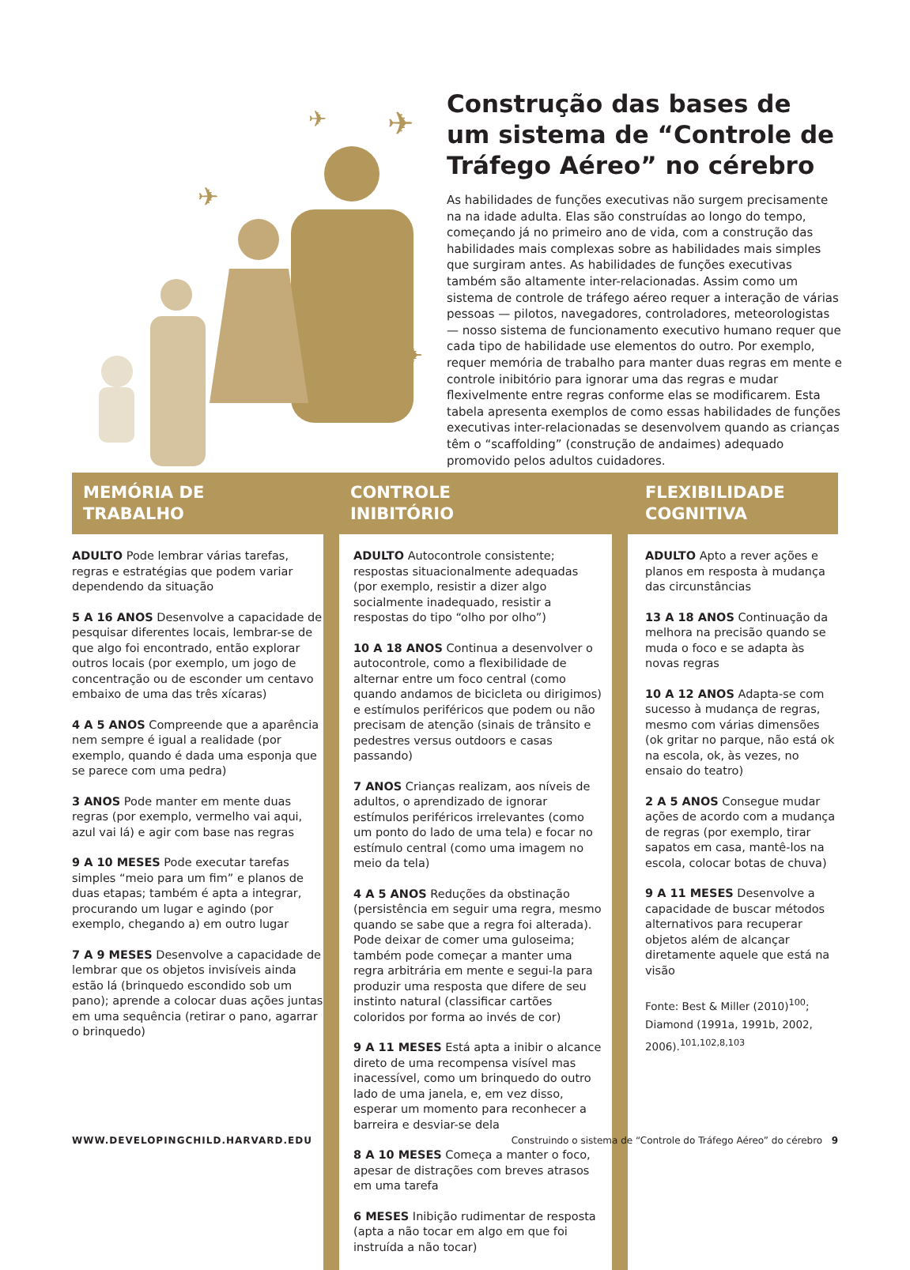✈
✈
✈
✈
Construção das bases de um sistema de “Controle de Tráfego Aéreo” no cérebro
As habilidades de funções executivas não surgem precisamente na na idade adulta. Elas são construídas ao longo do tempo, começando já no primeiro ano de vida, com a construção das habilidades mais complexas sobre as habilidades mais simples que surgiram antes. As habilidades de funções executivas também são altamente inter-relacionadas. Assim como um sistema de controle de tráfego aéreo requer a interação de várias pessoas — pilotos, navegadores, controladores, meteorologistas — nosso sistema de funcionamento executivo humano requer que cada tipo de habilidade use elementos do outro. Por exemplo, requer memória de trabalho para manter duas regras em mente e controle inibitório para ignorar uma das regras e mudar flexivelmente entre regras conforme elas se modificarem. Esta tabela apresenta exemplos de como essas habilidades de funções executivas inter-relacionadas se desenvolvem quando as crianças têm o “scaffolding” (construção de andaimes) adequado promovido pelos adultos cuidadores.
| MEMÓRIA DE TRABALHO | | CONTROLE INIBITÓRIO | | FLEXIBILIDADE COGNITIVA |
| --- | --- | --- | --- | --- |
| ADULTO Pode lembrar várias tarefas, regras e estratégias que podem variar dependendo da situação 5 A 16 ANOS Desenvolve a capacidade de pesquisar diferentes locais, lembrar-se de que algo foi encontrado, então explorar outros locais (por exemplo, um jogo de concentração ou de esconder um centavo embaixo de uma das três xícaras) 4 A 5 ANOS Compreende que a aparência nem sempre é igual a realidade (por exemplo, quando é dada uma esponja que se parece com uma pedra) 3 ANOS Pode manter em mente duas regras (por exemplo, vermelho vai aqui, azul vai lá) e agir com base nas regras 9 A 10 MESES Pode executar tarefas simples “meio para um fim” e planos de duas etapas; também é apta a integrar, procurando um lugar e agindo (por exemplo, chegando a) em outro lugar 7 A 9 MESES Desenvolve a capacidade de lembrar que os objetos invisíveis ainda estão lá (brinquedo escondido sob um pano); aprende a colocar duas ações juntas em uma sequência (retirar o pano, agarrar o brinquedo) | | ADULTO Autocontrole consistente; respostas situacionalmente adequadas (por exemplo, resistir a dizer algo socialmente inadequado, resistir a respostas do tipo “olho por olho”) 10 A 18 ANOS Continua a desenvolver o autocontrole, como a flexibilidade de alternar entre um foco central (como quando andamos de bicicleta ou dirigimos) e estímulos periféricos que podem ou não precisam de atenção (sinais de trânsito e pedestres versus outdoors e casas passando) 7 ANOS Crianças realizam, aos níveis de adultos, o aprendizado de ignorar estímulos periféricos irrelevantes (como um ponto do lado de uma tela) e focar no estímulo central (como uma imagem no meio da tela) 4 A 5 ANOS Reduções da obstinação (persistência em seguir uma regra, mesmo quando se sabe que a regra foi alterada). Pode deixar de comer uma guloseima; também pode começar a manter uma regra arbitrária em mente e segui-la para produzir uma resposta que difere de seu instinto natural (classificar cartões coloridos por forma ao invés de cor) 9 A 11 MESES Está apta a inibir o alcance direto de uma recompensa visível mas inacessível, como um brinquedo do outro lado de uma janela, e, em vez disso, esperar um momento para reconhecer a barreira e desviar-se dela 8 A 10 MESES Começa a manter o foco, apesar de distrações com breves atrasos em uma tarefa 6 MESES Inibição rudimentar de resposta (apta a não tocar em algo em que foi instruída a não tocar) | | ADULTO Apto a rever ações e planos em resposta à mudança das circunstâncias 13 A 18 ANOS Continuação da melhora na precisão quando se muda o foco e se adapta às novas regras 10 A 12 ANOS Adapta-se com sucesso à mudança de regras, mesmo com várias dimensões (ok gritar no parque, não está ok na escola, ok, às vezes, no ensaio do teatro) 2 A 5 ANOS Consegue mudar ações de acordo com a mudança de regras (por exemplo, tirar sapatos em casa, mantê-los na escola, colocar botas de chuva) 9 A 11 MESES Desenvolve a capacidade de buscar métodos alternativos para recuperar objetos além de alcançar diretamente aquele que está na visão Fonte: Best & Miller (2010)<sup>100</sup>; Diamond (1991a, 1991b, 2002, 2006).<sup>101,102,8,103</sup> |
WWW.DEVELOPINGCHILD.HARVARD.EDU Construindo o sistema de “Controle do Tráfego Aéreo” do cérebro 9